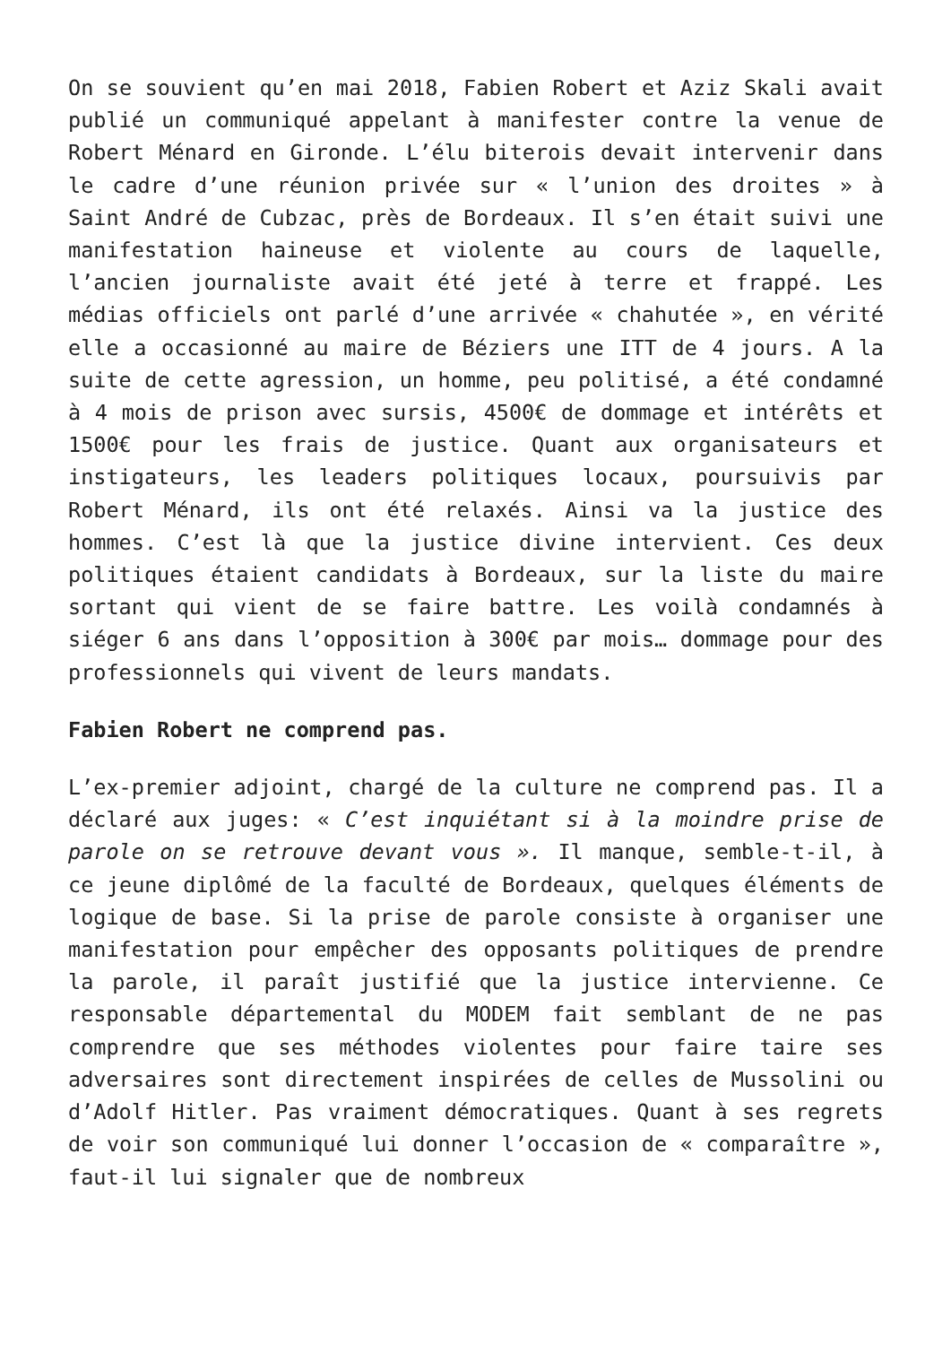On se souvient qu’en mai 2018, Fabien Robert et Aziz Skali avait publié un communiqué appelant à manifester contre la venue de Robert Ménard en Gironde. L’élu biterois devait intervenir dans le cadre d’une réunion privée sur « l’union des droites » à Saint André de Cubzac, près de Bordeaux. Il s’en était suivi une manifestation haineuse et violente au cours de laquelle, l’ancien journaliste avait été jeté à terre et frappé. Les médias officiels ont parlé d’une arrivée « chahutée », en vérité elle a occasionné au maire de Béziers une ITT de 4 jours. A la suite de cette agression, un homme, peu politisé, a été condamné à 4 mois de prison avec sursis, 4500€ de dommage et intérêts et 1500€ pour les frais de justice. Quant aux organisateurs et instigateurs, les leaders politiques locaux, poursuivis par Robert Ménard, ils ont été relaxés. Ainsi va la justice des hommes. C’est là que la justice divine intervient. Ces deux politiques étaient candidats à Bordeaux, sur la liste du maire sortant qui vient de se faire battre. Les voilà condamnés à siéger 6 ans dans l’opposition à 300€ par mois… dommage pour des professionnels qui vivent de leurs mandats.
Fabien Robert ne comprend pas.
L’ex-premier adjoint, chargé de la culture ne comprend pas. Il a déclaré aux juges: « C’est inquiétant si à la moindre prise de parole on se retrouve devant vous ». Il manque, semble-t-il, à ce jeune diplômé de la faculté de Bordeaux, quelques éléments de logique de base. Si la prise de parole consiste à organiser une manifestation pour empêcher des opposants politiques de prendre la parole, il paraît justifié que la justice intervienne. Ce responsable départemental du MODEM fait semblant de ne pas comprendre que ses méthodes violentes pour faire taire ses adversaires sont directement inspirées de celles de Mussolini ou d’Adolf Hitler. Pas vraiment démocratiques. Quant à ses regrets de voir son communiqué lui donner l’occasion de « comparaître », faut-il lui signaler que de nombreux